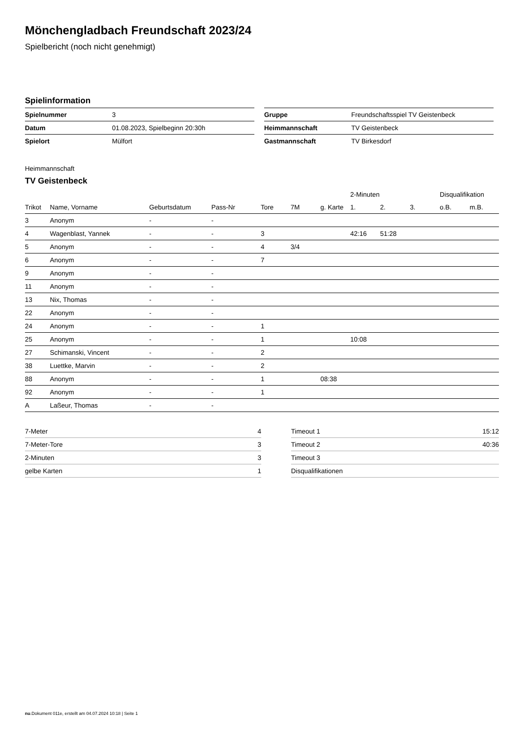Mönchengladbach Freundschaft 2023/24
Spielbericht (noch nicht genehmigt)
Spielinformation
| Spielnummer | 3 |
| Datum | 01.08.2023, Spielbeginn 20:30h |
| Spielort | Mülfort |
| Gruppe | Freundschaftsspiel TV Geistenbeck |
| Heimmannschaft | TV Geistenbeck |
| Gastmannschaft | TV Birkesdorf |
Heimmannschaft
TV Geistenbeck
| | | | | | | | 2-Minuten | | | Disqualifikation | |
| --- | --- | --- | --- | --- | --- | --- | --- | --- | --- | --- | --- |
| Trikot | Name, Vorname | Geburtsdatum | Pass-Nr | Tore | 7M | g. Karte | 1. | 2. | 3. | o.B. | m.B. |
| 3 | Anonym | - | - | | | | | | | | |
| 4 | Wagenblast, Yannek | - | - | 3 | | | 42:16 | 51:28 | | | |
| 5 | Anonym | - | - | 4 | 3/4 | | | | | | |
| 6 | Anonym | - | - | 7 | | | | | | | |
| 9 | Anonym | - | - | | | | | | | | |
| 11 | Anonym | - | - | | | | | | | | |
| 13 | Nix, Thomas | - | - | | | | | | | | |
| 22 | Anonym | - | - | | | | | | | | |
| 24 | Anonym | - | - | 1 | | | | | | | |
| 25 | Anonym | - | - | 1 | | | 10:08 | | | | |
| 27 | Schimanski, Vincent | - | - | 2 | | | | | | | |
| 38 | Luettke, Marvin | - | - | 2 | | | | | | | |
| 88 | Anonym | - | - | 1 | | 08:38 | | | | | |
| 92 | Anonym | - | - | 1 | | | | | | | |
| A | Laßeur, Thomas | - | - | | | | | | | | |
| 7-Meter | 4 |
| 7-Meter-Tore | 3 |
| 2-Minuten | 3 |
| gelbe Karten | 1 |
| Timeout 1 | 15:12 |
| Timeout 2 | 40:36 |
| Timeout 3 | |
| Disqualifikationen | |
nu.Dokument 011e, erstellt am 04.07.2024 10:18 | Seite 1